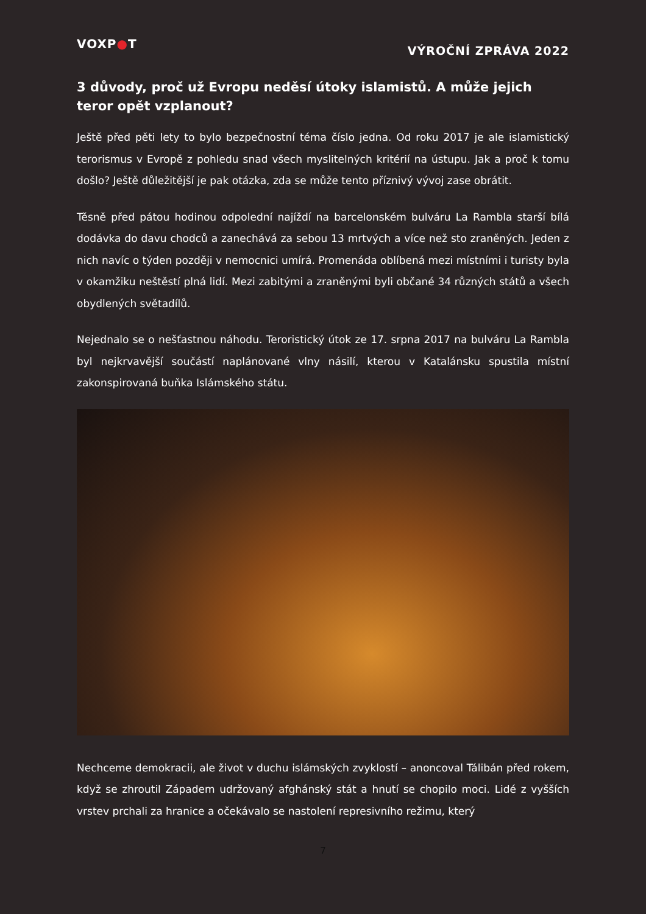VOXP●T
VÝROČNÍ ZPRÁVA 2022
3 důvody, proč už Evropu neděsí útoky islamistů. A může jejich teror opět vzplanout?
Ještě před pěti lety to bylo bezpečnostní téma číslo jedna. Od roku 2017 je ale islamistický terorismus v Evropě z pohledu snad všech myslitelných kritérií na ústupu. Jak a proč k tomu došlo? Ještě důležitější je pak otázka, zda se může tento příznivý vývoj zase obrátit.
Těsně před pátou hodinou odpolední najíždí na barcelonském bulváru La Rambla starší bílá dodávka do davu chodců a zanechává za sebou 13 mrtvých a více než sto zraněných. Jeden z nich navíc o týden později v nemocnici umírá. Promenáda oblíbená mezi místními i turisty byla v okamžiku neštěstí plná lidí. Mezi zabitými a zraněnými byli občané 34 různých států a všech obydlených světadílů.
Nejednalo se o nešťastnou náhodu. Teroristický útok ze 17. srpna 2017 na bulváru La Rambla byl nejkrvavější součástí naplánované vlny násilí, kterou v Katalánsku spustila místní zakonspirovaná buňka Islámského státu.
Nechceme demokracii, ale život v duchu islámských zvyklostí – anoncoval Tálibán před rokem, když se zhroutil Západem udržovaný afghánský stát a hnutí se chopilo moci. Lidé z vyšších vrstev prchali za hranice a očekávalo se nastolení represivního režimu, který
7